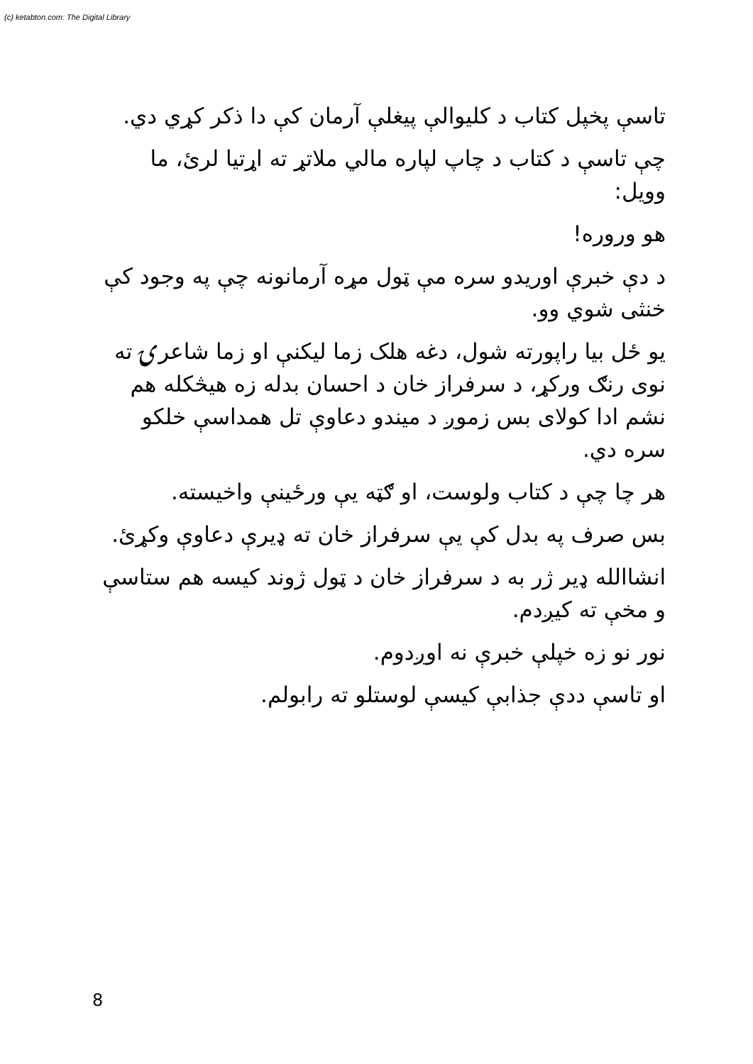(c) ketabton.com: The Digital Library
تاسې پخپل کتاب د کليوالې پيغلې آرمان کې دا ذکر کړي دي.
چې تاسې د کتاب د چاپ لپاره مالي ملاتړ ته اړتيا لرئ، ما وويل:
هو ورورە!
د دې خبرې اوريدو سره مې ټول مړه آرمانونه چې په وجود کې خنثی شوي وو.
يو ځل بيا راپورته شول، دغه هلک زما ليکنې او زما شاعرۍ ته نوی رنګ ورکړ، د سرفراز خان د احسان بدله زه هيڅکله هم نشم ادا کولای بس زموږ د ميندو دعاوې تل همداسې خلکو سره دي.
هر چا چې د کتاب ولوست، او ګټه يې ورځينې واخيسته.
بس صرف په بدل کې يې سرفراز خان ته ډيرې دعاوې وکړئ.
انشاالله ډير ژر به د سرفراز خان د ټول ژوند کيسه هم ستاسې و مخې ته کيږدم.
نور نو زه خپلې خبرې نه اوږدوم.
او تاسې ددې جذابې کيسې لوستلو ته رابولم.
8